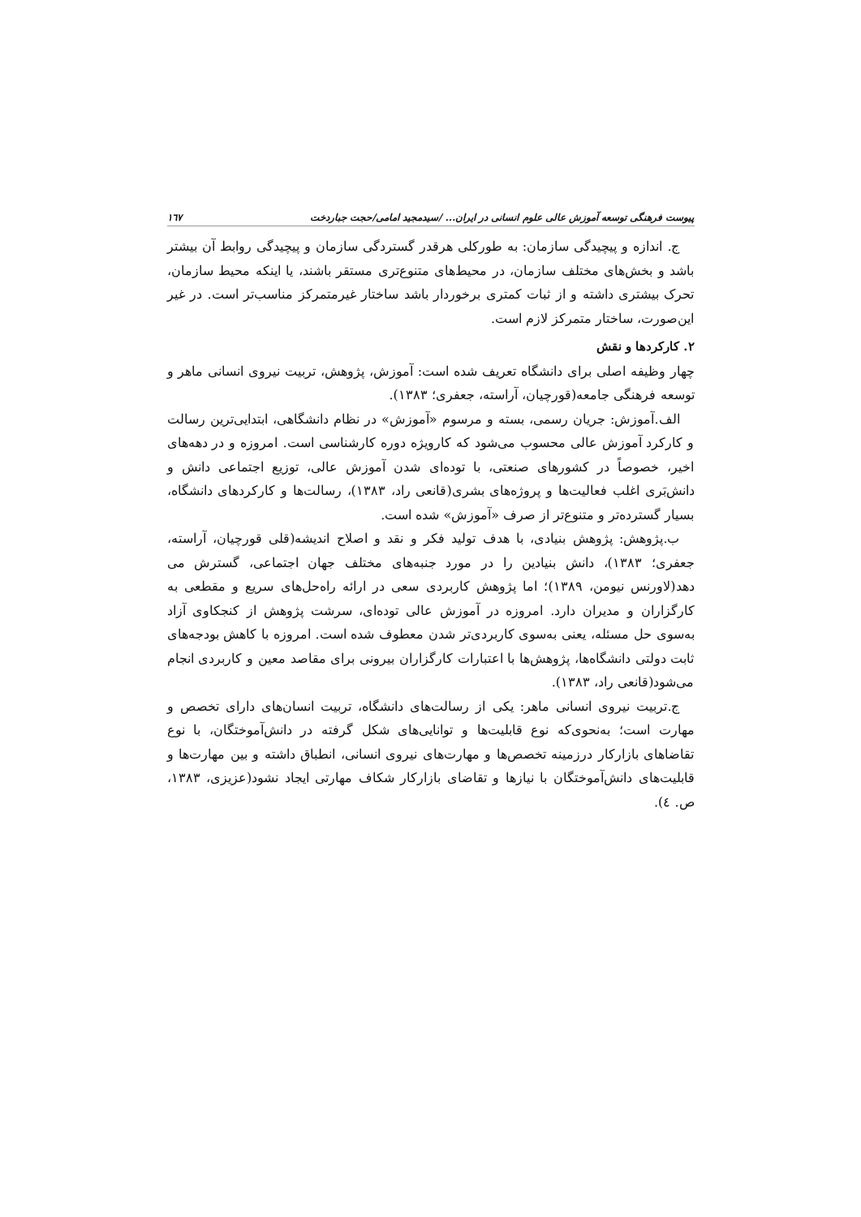پیوست فرهنگی توسعه آموزش عالی علوم انسانی در ایران... /سیدمجید امامی/حجت جباردخت ١٦٧
ج. اندازه و پیچیدگی سازمان: به طورکلی هرقدر گستردگی سازمان و پیچیدگی روابط آن بیشتر باشد و بخش‌های مختلف سازمان، در محیط‌های متنوع‌تری مستقر باشند، یا اینکه محیط سازمان، تحرک بیشتری داشته و از ثبات کمتری برخوردار باشد ساختار غیرمتمرکز مناسب‌تر است. در غیر این‌صورت، ساختار متمرکز لازم است.
٢. کارکردها و نقش
چهار وظیفه اصلی برای دانشگاه تعریف شده است: آموزش، پژوهش، تربیت نیروی انسانی ماهر و توسعه فرهنگی جامعه(قورچیان، آراسته، جعفری؛ ١٣٨٣).
الف.آموزش: جریان رسمی، بسته و مرسوم «آموزش» در نظام دانشگاهی، ابتدایی‌ترین رسالت و کارکرد آموزش عالی محسوب می‌شود که کارویژه دوره کارشناسی است. امروزه و در دهه‌های اخیر، خصوصاً در کشورهای صنعتی، با توده‌ای شدن آموزش عالی، توزیع اجتماعی دانش و دانش‌بَری اغلب فعالیت‌ها و پروژه‌های بشری(قانعی راد، ١٣٨٣)، رسالت‌ها و کارکردهای دانشگاه، بسیار گسترده‌تر و متنوع‌تر از صرف «آموزش» شده است.
ب.پژوهش: پژوهش بنیادی، با هدف تولید فکر و نقد و اصلاح اندیشه(قلی قورچیان، آراسته، جعفری؛ ١٣٨٣)، دانش بنیادین را در مورد جنبه‌های مختلف جهان اجتماعی، گسترش می دهد(لاورنس نیومن، ١٣٨٩)؛ اما پژوهش کاربردی سعی در ارائه راه‌حل‌های سریع و مقطعی به کارگزاران و مدیران دارد. امروزه در آموزش عالی توده‌ای، سرشت پژوهش از کنجکاوی آزاد به‌سوی حل مسئله، یعنی به‌سوی کاربردی‌تر شدن معطوف شده است. امروزه با کاهش بودجه‌های ثابت دولتی دانشگاه‌ها، پژوهش‌ها با اعتبارات کارگزاران بیرونی برای مقاصد معین و کاربردی انجام می‌شود(قانعی راد، ١٣٨٣).
ج.تربیت نیروی انسانی ماهر: یکی از رسالت‌های دانشگاه، تربیت انسان‌های دارای تخصص و مهارت است؛ به‌نحوی‌که نوع قابلیت‌ها و توانایی‌های شکل گرفته در دانش‌آموختگان، با نوع تقاضاهای بازارکار درزمینه تخصص‌ها و مهارت‌های نیروی انسانی، انطباق داشته و بین مهارت‌ها و قابلیت‌های دانش‌آموختگان با نیازها و تقاضای بازارکار شکاف مهارتی ایجاد نشود(عزیزی، ١٣٨٣، ص. ٤).